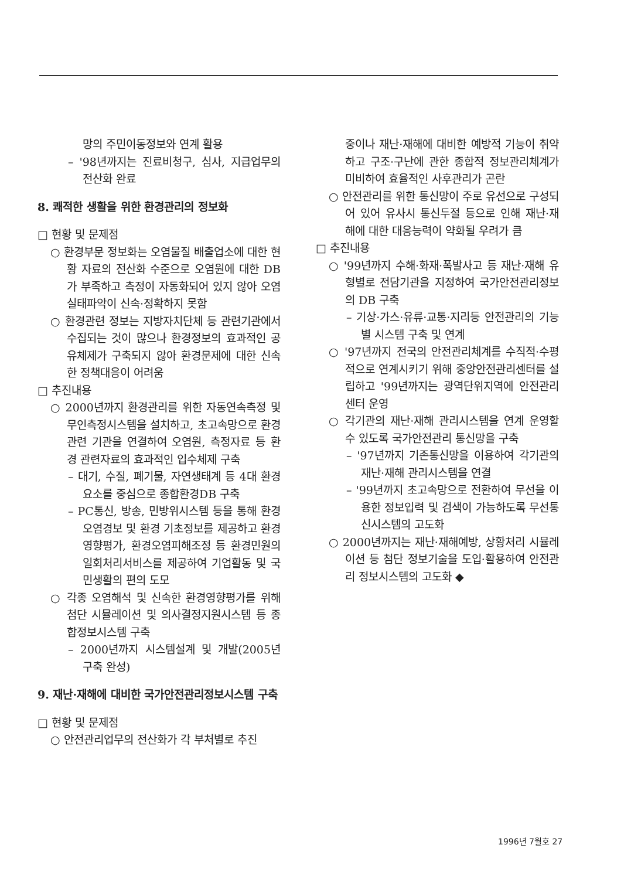망의 주민이동정보와 연계 활용
– '98년까지는 진료비청구, 심사, 지급업무의 전산화 완료
8. 쾌적한 생활을 위한 환경관리의 정보화
□ 현황 및 문제점
○ 환경부문 정보화는 오염물질 배출업소에 대한 현황 자료의 전산화 수준으로 오염원에 대한 DB가 부족하고 측정이 자동화되어 있지 않아 오염 실태파악이 신속·정확하지 못함
○ 환경관련 정보는 지방자치단체 등 관련기관에서 수집되는 것이 많으나 환경정보의 효과적인 공유체제가 구축되지 않아 환경문제에 대한 신속한 정책대응이 어려움
□ 추진내용
○ 2000년까지 환경관리를 위한 자동연속측정 및 무인측정시스템을 설치하고, 초고속망으로 환경관련 기관을 연결하여 오염원, 측정자료 등 환경 관련자료의 효과적인 입수체제 구축
– 대기, 수질, 폐기물, 자연생태계 등 4대 환경요소를 중심으로 종합환경DB 구축
– PC통신, 방송, 민방위시스템 등을 통해 환경오염경보 및 환경 기초정보를 제공하고 환경영향평가, 환경오염피해조정 등 환경민원의 일회처리서비스를 제공하여 기업활동 및 국민생활의 편의 도모
○ 각종 오염해석 및 신속한 환경영향평가를 위해 첨단 시뮬레이션 및 의사결정지원시스템 등 종합정보시스템 구축
– 2000년까지 시스템설계 및 개발(2005년 구축 완성)
9. 재난·재해에 대비한 국가안전관리정보시스템 구축
□ 현황 및 문제점
○ 안전관리업무의 전산화가 각 부처별로 추진
중이나 재난·재해에 대비한 예방적 기능이 취약하고 구조·구난에 관한 종합적 정보관리체계가 미비하여 효율적인 사후관리가 곤란
○ 안전관리를 위한 통신망이 주로 유선으로 구성되어 있어 유사시 통신두절 등으로 인해 재난·재해에 대한 대응능력이 약화될 우려가 큼
□ 추진내용
○ '99년까지 수해·화재·폭발사고 등 재난·재해 유형별로 전담기관을 지정하여 국가안전관리정보의 DB 구축
– 기상·가스·유류·교통·지리등 안전관리의 기능별 시스템 구축 및 연계
○ '97년까지 전국의 안전관리체계를 수직적·수평적으로 연계시키기 위해 중앙안전관리센터를 설립하고 '99년까지는 광역단위지역에 안전관리센터 운영
○ 각기관의 재난·재해 관리시스템을 연계 운영할 수 있도록 국가안전관리 통신망을 구축
– '97년까지 기존통신망을 이용하여 각기관의 재난·재해 관리시스템을 연결
– '99년까지 초고속망으로 전환하여 무선을 이용한 정보입력 및 검색이 가능하도록 무선통신시스템의 고도화
○ 2000년까지는 재난·재해예방, 상황처리 시뮬레이션 등 첨단 정보기술을 도입·활용하여 안전관리 정보시스템의 고도화 ◆
1996년 7월호 27